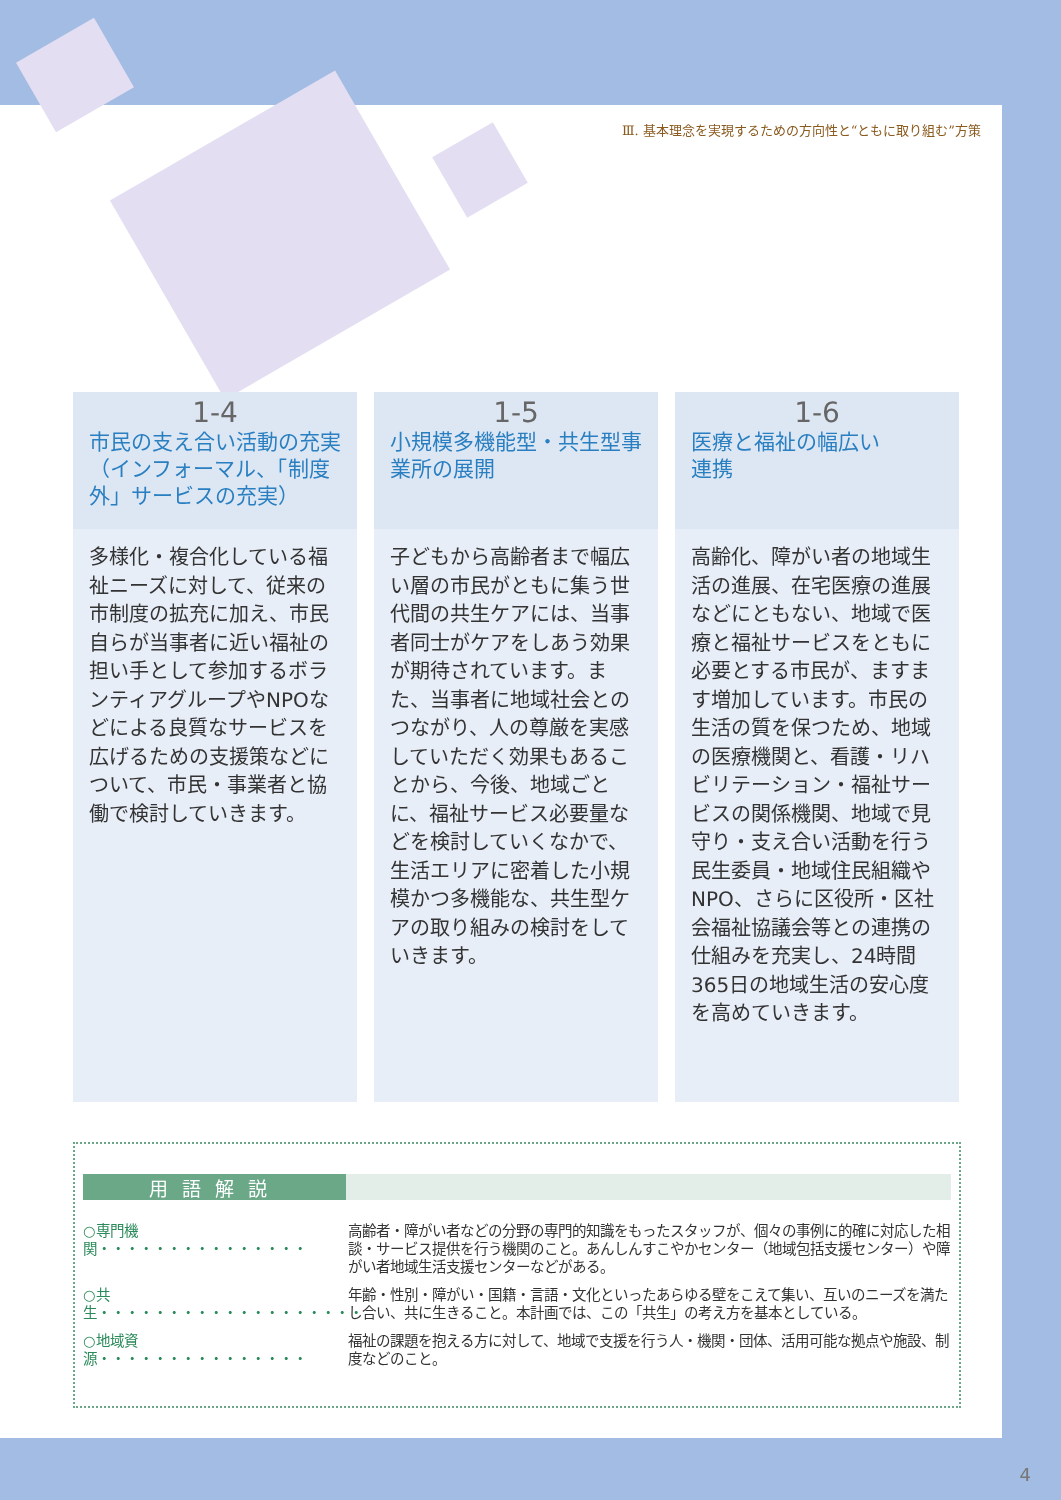Ⅲ. 基本理念を実現するための方向性と“ともに取り組む”方策
1-4
市民の支え合い活動の充実（インフォーマル、「制度外」サービスの充実）
多様化・複合化している福祉ニーズに対して、従来の市制度の拡充に加え、市民自らが当事者に近い福祉の担い手として参加するボランティアグループやNPOなどによる良質なサービスを広げるための支援策などについて、市民・事業者と協働で検討していきます。
1-5
小規模多機能型・共生型事業所の展開
子どもから高齢者まで幅広い層の市民がともに集う世代間の共生ケアには、当事者同士がケアをしあう効果が期待されています。また、当事者に地域社会とのつながり、人の尊厳を実感していただく効果もあることから、今後、地域ごとに、福祉サービス必要量などを検討していくなかで、生活エリアに密着した小規模かつ多機能な、共生型ケアの取り組みの検討をしていきます。
1-6
医療と福祉の幅広い
連携
高齢化、障がい者の地域生活の進展、在宅医療の進展などにともない、地域で医療と福祉サービスをともに必要とする市民が、ますます増加しています。市民の生活の質を保つため、地域の医療機関と、看護・リハビリテーション・福祉サービスの関係機関、地域で見守り・支え合い活動を行う民生委員・地域住民組織やNPO、さらに区役所・区社会福祉協議会等との連携の仕組みを充実し、24時間365日の地域生活の安心度を高めていきます。
用語解説
○専門機関・・・・・・・・・・・・・・・
高齢者・障がい者などの分野の専門的知識をもったスタッフが、個々の事例に的確に対応した相談・サービス提供を行う機関のこと。あんしんすこやかセンター（地域包括支援センター）や障がい者地域生活支援センターなどがある。
○共生・・・・・・・・・・・・・・・・・・・
年齢・性別・障がい・国籍・言語・文化といったあらゆる壁をこえて集い、互いのニーズを満たし合い、共に生きること。本計画では、この「共生」の考え方を基本としている。
○地域資源・・・・・・・・・・・・・・・
福祉の課題を抱える方に対して、地域で支援を行う人・機関・団体、活用可能な拠点や施設、制度などのこと。
4